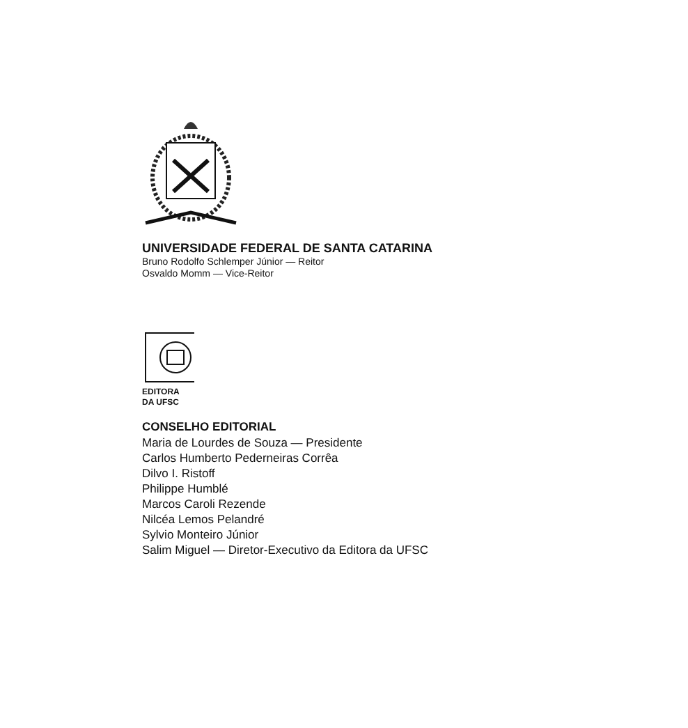UNIVERSIDADE FEDERAL DE SANTA CATARINA
Bruno Rodolfo Schlemper Júnior — Reitor
Osvaldo Momm — Vice-Reitor
EDITORA
DA UFSC
CONSELHO EDITORIAL
Maria de Lourdes de Souza — Presidente
Carlos Humberto Pederneiras Corrêa
Dilvo I. Ristoff
Philippe Humblé
Marcos Caroli Rezende
Nilcéa Lemos Pelandré
Sylvio Monteiro Júnior
Salim Miguel — Diretor-Executivo da Editora da UFSC